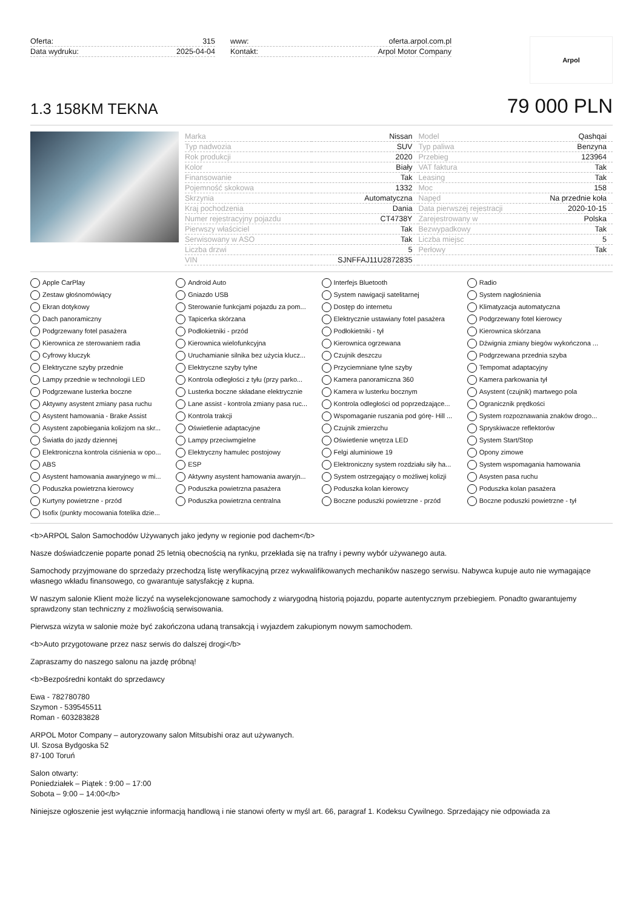Oferta: 315
Data wydruku: 2025-04-04
www: oferta.arpol.com.pl
Kontakt: Arpol Motor Company
Arpol
1.3 158KM TEKNA
79 000 PLN
| Marka | Nissan | Model | Qashqai |
| Typ nadwozia | SUV | Typ paliwa | Benzyna |
| Rok produkcji | 2020 | Przebieg | 123964 |
| Kolor | Biały | VAT faktura | Tak |
| Finansowanie | Tak | Leasing | Tak |
| Pojemność skokowa | 1332 | Moc | 158 |
| Skrzynia | Automatyczna | Napęd | Na przednie koła |
| Kraj pochodzenia | Dania | Data pierwszej rejestracji | 2020-10-15 |
| Numer rejestracyjny pojazdu | CT4738Y | Zarejestrowany w | Polska |
| Pierwszy właściciel | Tak | Bezwypadkowy | Tak |
| Serwisowany w ASO | Tak | Liczba miejsc | 5 |
| Liczba drzwi | 5 | Perłowy | Tak |
| VIN | SJNFFAJ11U2872835 | | |
Apple CarPlay
Android Auto
Interfejs Bluetooth
Radio
Zestaw głośnomówiący
Gniazdo USB
System nawigacji satelitarnej
System nagłośnienia
Ekran dotykowy
Sterowanie funkcjami pojazdu za pom...
Dostęp do internetu
Klimatyzacja automatyczna
Dach panoramiczny
Tapicerka skórzana
Elektrycznie ustawiany fotel pasażera
Podgrzewany fotel kierowcy
Podgrzewany fotel pasażera
Podłokietniki - przód
Podłokietniki - tył
Kierownica skórzana
Kierownica ze sterowaniem radia
Kierownica wielofunkcyjna
Kierownica ogrzewana
Dźwignia zmiany biegów wykończona ...
Cyfrowy kluczyk
Uruchamianie silnika bez użycia klucz...
Czujnik deszczu
Podgrzewana przednia szyba
Elektryczne szyby przednie
Elektryczne szyby tylne
Przyciemniane tylne szyby
Tempomat adaptacyjny
Lampy przednie w technologii LED
Kontrola odległości z tyłu (przy parko...
Kamera panoramiczna 360
Kamera parkowania tył
Podgrzewane lusterka boczne
Lusterka boczne składane elektrycznie
Kamera w lusterku bocznym
Asystent (czujnik) martwego pola
Aktywny asystent zmiany pasa ruchu
Lane assist - kontrola zmiany pasa ruc...
Kontrola odległości od poprzedzające...
Ogranicznik prędkości
Asystent hamowania - Brake Assist
Kontrola trakcji
Wspomaganie ruszania pod górę- Hill ...
System rozpoznawania znaków drogo...
Asystent zapobiegania kolizjom na skr...
Oświetlenie adaptacyjne
Czujnik zmierzchu
Spryskiwacze reflektorów
Światła do jazdy dziennej
Lampy przeciwmgielne
Oświetlenie wnętrza LED
System Start/Stop
Elektroniczna kontrola ciśnienia w opo...
Elektryczny hamulec postojowy
Felgi aluminiowe 19
Opony zimowe
ABS
ESP
Elektroniczny system rozdziału siły ha...
System wspomagania hamowania
Asystent hamowania awaryjnego w mi...
Aktywny asystent hamowania awaryjn...
System ostrzegający o możliwej kolizji
Asysten pasa ruchu
Poduszka powietrzna kierowcy
Poduszka powietrzna pasażera
Poduszka kolan kierowcy
Poduszka kolan pasażera
Kurtyny powietrzne - przód
Poduszka powietrzna centralna
Boczne poduszki powietrzne - przód
Boczne poduszki powietrzne - tył
Isofix (punkty mocowania fotelika dzie...
<b>ARPOL Salon Samochodów Używanych jako jedyny w regionie pod dachem</b>
Nasze doświadczenie poparte ponad 25 letnią obecnością na rynku, przekłada się na trafny i pewny wybór używanego auta.
Samochody przyjmowane do sprzedaży przechodzą listę weryfikacyjną przez wykwalifikowanych mechaników naszego serwisu. Nabywca kupuje auto nie wymagające własnego wkładu finansowego, co gwarantuje satysfakcję z kupna.
W naszym salonie Klient może liczyć na wyselekcjonowane samochody z wiarygodną historią pojazdu, poparte autentycznym przebiegiem. Ponadto gwarantujemy sprawdzony stan techniczny z możliwością serwisowania.
Pierwsza wizyta w salonie może być zakończona udaną transakcją i wyjazdem zakupionym nowym samochodem.
<b>Auto przygotowane przez nasz serwis do dalszej drogi</b>
Zapraszamy do naszego salonu na jazdę próbną!
<b>Bezpośredni kontakt do sprzedawcy
Ewa - 782780780
Szymon - 539545511
Roman - 603283828
ARPOL Motor Company – autoryzowany salon Mitsubishi oraz aut używanych.
Ul. Szosa Bydgoska 52
87-100 Toruń
Salon otwarty:
Poniedziałek – Piątek : 9:00 – 17:00
Sobota – 9:00 – 14:00</b>
Niniejsze ogłoszenie jest wyłącznie informacją handlową i nie stanowi oferty w myśl art. 66, paragraf 1. Kodeksu Cywilnego. Sprzedający nie odpowiada za